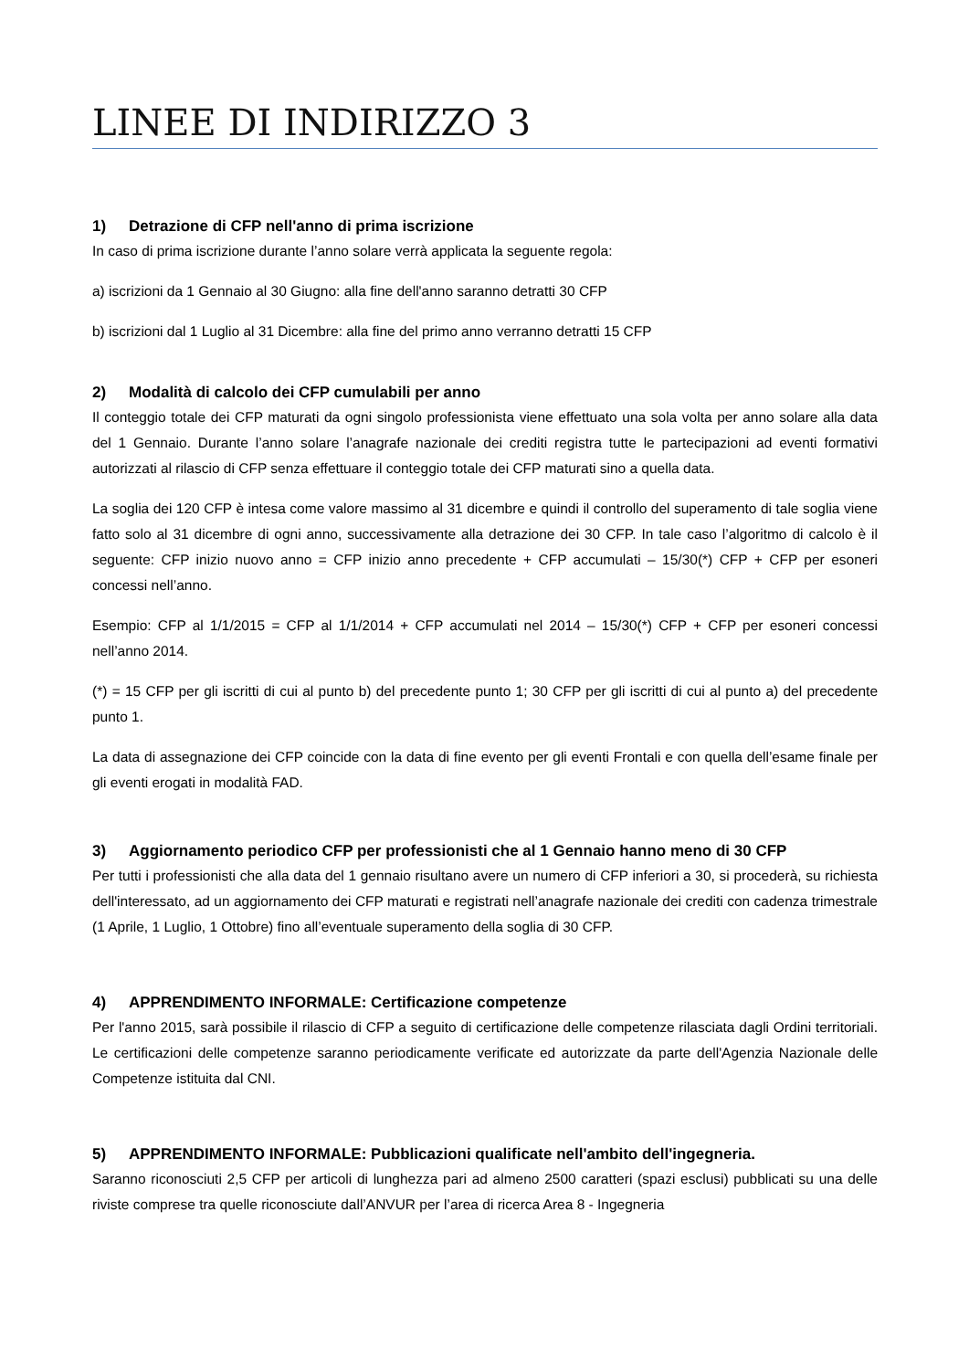LINEE DI INDIRIZZO 3
1) Detrazione di CFP nell'anno di prima iscrizione
In caso di prima iscrizione durante l’anno solare verrà applicata la seguente regola:
a) iscrizioni da 1 Gennaio al 30 Giugno: alla fine dell'anno saranno detratti 30 CFP
b) iscrizioni dal 1 Luglio al 31 Dicembre: alla fine del primo anno verranno detratti 15 CFP
2) Modalità di calcolo dei CFP cumulabili per anno
Il conteggio totale dei CFP maturati da ogni singolo professionista viene effettuato una sola volta per anno solare alla data del 1 Gennaio. Durante l’anno solare l’anagrafe nazionale dei crediti registra tutte le partecipazioni ad eventi formativi autorizzati al rilascio di CFP senza effettuare il conteggio totale dei CFP maturati sino a quella data.
La soglia dei 120 CFP è intesa come valore massimo al 31 dicembre e quindi il controllo del superamento di tale soglia viene fatto solo al 31 dicembre di ogni anno, successivamente alla detrazione dei 30 CFP. In tale caso l’algoritmo di calcolo è il seguente: CFP inizio nuovo anno = CFP inizio anno precedente + CFP accumulati – 15/30(*) CFP + CFP per esoneri concessi nell’anno.
Esempio: CFP al 1/1/2015 = CFP al 1/1/2014 + CFP accumulati nel 2014 – 15/30(*) CFP + CFP per esoneri concessi nell’anno 2014.
(*) = 15 CFP per gli iscritti di cui al punto b) del precedente punto 1; 30 CFP per gli iscritti di cui al punto a) del precedente punto 1.
La data di assegnazione dei CFP coincide con la data di fine evento per gli eventi Frontali e con quella dell’esame finale per gli eventi erogati in modalità FAD.
3) Aggiornamento periodico CFP per professionisti che al 1 Gennaio hanno meno di 30 CFP
Per tutti i professionisti che alla data del 1 gennaio risultano avere un numero di CFP inferiori a 30, si procederà, su richiesta dell'interessato, ad un aggiornamento dei CFP maturati e registrati nell’anagrafe nazionale dei crediti con cadenza trimestrale (1 Aprile, 1 Luglio, 1 Ottobre) fino all’eventuale superamento della soglia di 30 CFP.
4) APPRENDIMENTO INFORMALE: Certificazione competenze
Per l'anno 2015, sarà possibile il rilascio di CFP a seguito di certificazione delle competenze rilasciata dagli Ordini territoriali. Le certificazioni delle competenze saranno periodicamente verificate ed autorizzate da parte dell'Agenzia Nazionale delle Competenze istituita dal CNI.
5) APPRENDIMENTO INFORMALE: Pubblicazioni qualificate nell'ambito dell'ingegneria.
Saranno riconosciuti 2,5 CFP per articoli di lunghezza pari ad almeno 2500 caratteri (spazi esclusi) pubblicati su una delle riviste comprese tra quelle riconosciute dall’ANVUR per l’area di ricerca Area 8 - Ingegneria